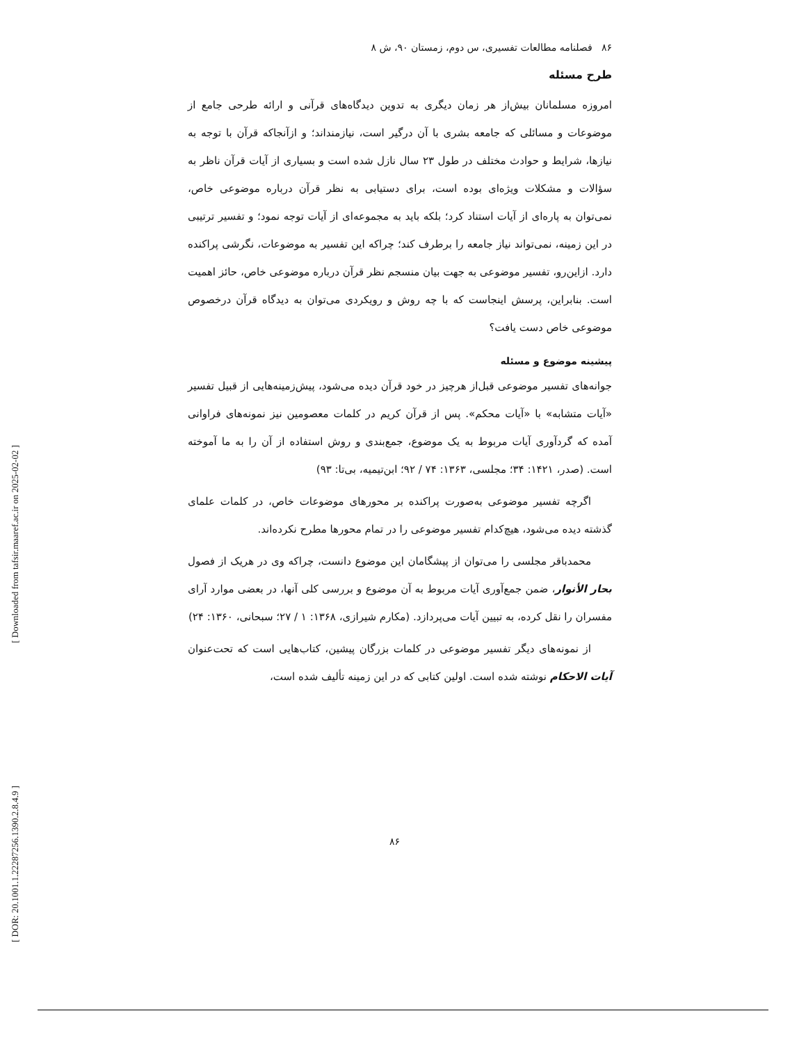[ Downloaded from tafsir.maaref.ac.ir on 2025-02-02 ]
[ DOR: 20.1001.1.22287256.1390.2.8.4.9 ]
۸۶ فصلنامه مطالعات تفسیری، س دوم، زمستان ۹۰، ش ۸
طرح مسئله
امروزه مسلمانان بیش‌از هر زمان دیگری به تدوین دیدگاه‌های قرآنی و ارائه طرحی جامع از موضوعات و مسائلی که جامعه بشری با آن درگیر است، نیازمنداند؛ و ازآنجاکه قرآن با توجه به نیازها، شرایط و حوادث مختلف در طول ۲۳ سال نازل شده است و بسیاری از آیات قرآن ناظر به سؤالات و مشکلات ویژه‌ای بوده است، برای دستیابی به نظر قرآن درباره موضوعی خاص، نمی‌توان به پاره‌ای از آیات استناد کرد؛ بلکه باید به مجموعه‌ای از آیات توجه نمود؛ و تفسیر ترتیبی در این زمینه، نمی‌تواند نیاز جامعه را برطرف کند؛ چراکه این تفسیر به موضوعات، نگرشی پراکنده دارد. ازاین‌رو، تفسیر موضوعی به جهت بیان منسجم نظر قرآن درباره موضوعی خاص، حائز اهمیت است. بنابراین، پرسش اینجاست که با چه روش و رویکردی می‌توان به دیدگاه قرآن درخصوص موضوعی خاص دست یافت؟
پیشینه موضوع و مسئله
جوانه‌های تفسیر موضوعی قبل‌از هرچیز در خود قرآن دیده می‌شود، پیش‌زمینه‌هایی از قبیل تفسیر «آیات متشابه» با «آیات محکم». پس از قرآن کریم در کلمات معصومین نیز نمونه‌های فراوانی آمده که گردآوری آیات مربوط به یک موضوع، جمع‌بندی و روش استفاده از آن را به ما آموخته است. (صدر، ۱۴۲۱: ۳۴؛ مجلسی، ۱۳۶۳: ۷۴ / ۹۲؛ ابن‌تیمیه، بی‌تا: ۹۳)
اگرچه تفسیر موضوعی به‌صورت پراکنده بر محورهای موضوعات خاص، در کلمات علمای گذشته دیده می‌شود، هیچ‌کدام تفسیر موضوعی را در تمام محورها مطرح نکرده‌اند.
محمدباقر مجلسی را می‌توان از پیشگامان این موضوع دانست، چراکه وی در هریک از فصول بحار الأنوار، ضمن جمع‌آوری آیات مربوط به آن موضوع و بررسی کلی آنها، در بعضی موارد آرای مفسران را نقل کرده، به تبیین آیات می‌پردازد. (مکارم شیرازی، ۱۳۶۸: ۱ / ۲۷؛ سبحانی، ۱۳۶۰: ۲۴)
از نمونه‌های دیگر تفسیر موضوعی در کلمات بزرگان پیشین، کتاب‌هایی است که تحت‌عنوان آیات الاحکام نوشته شده است. اولین کتابی که در این زمینه تألیف شده است،
۸۶